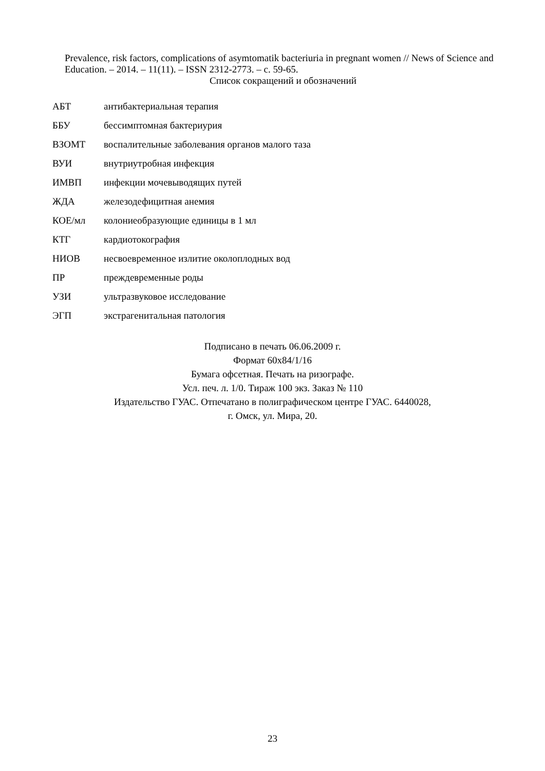Prevalence, risk factors, complications of asymtomatik bacteriuria in pregnant women // News of Science and Education. – 2014. – 11(11). – ISSN 2312-2773. – с. 59-65.
Список сокращений и обозначений
АБТ антибактериальная терапия
ББУ бессимптомная бактериурия
ВЗОМТ воспалительные заболевания органов малого таза
ВУИ внутриутробная инфекция
ИМВП инфекции мочевыводящих путей
ЖДА железодефицитная анемия
КОЕ/мл колониеобразующие единицы в 1 мл
КТГ кардиотокография
НИОВ несвоевременное излитие околоплодных вод
ПР преждевременные роды
УЗИ ультразвуковое исследование
ЭГП экстрагенитальная патология
Подписано в печать 06.06.2009 г.
Формат 60х84/1/16
Бумага офсетная. Печать на ризографе.
Усл. печ. л. 1/0. Тираж 100 экз. Заказ № 110
Издательство ГУАС. Отпечатано в полиграфическом центре ГУАС. 6440028,
г. Омск, ул. Мира, 20.
23